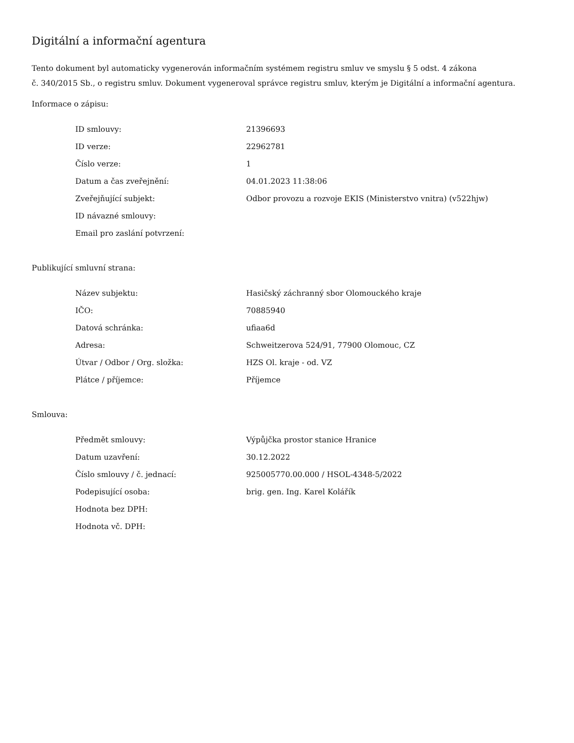Digitální a informační agentura
Tento dokument byl automaticky vygenerován informačním systémem registru smluv ve smyslu § 5 odst. 4 zákona
č. 340/2015 Sb., o registru smluv. Dokument vygeneroval správce registru smluv, kterým je Digitální a informační agentura.
Informace o zápisu:
| ID smlouvy: | 21396693 |
| ID verze: | 22962781 |
| Číslo verze: | 1 |
| Datum a čas zveřejnění: | 04.01.2023 11:38:06 |
| Zveřejňující subjekt: | Odbor provozu a rozvoje EKIS (Ministerstvo vnitra) (v522hjw) |
| ID návazné smlouvy: | |
| Email pro zaslání potvrzení: | |
Publikující smluvní strana:
| Název subjektu: | Hasičský záchranný sbor Olomouckého kraje |
| IČO: | 70885940 |
| Datová schránka: | ufiaa6d |
| Adresa: | Schweitzerova 524/91, 77900 Olomouc, CZ |
| Útvar / Odbor / Org. složka: | HZS Ol. kraje - od. VZ |
| Plátce / příjemce: | Příjemce |
Smlouva:
| Předmět smlouvy: | Výpůjčka prostor stanice Hranice |
| Datum uzavření: | 30.12.2022 |
| Číslo smlouvy / č. jednací: | 925005770.00.000 / HSOL-4348-5/2022 |
| Podepisující osoba: | brig. gen. Ing. Karel Kolářík |
| Hodnota bez DPH: | |
| Hodnota vč. DPH: | |